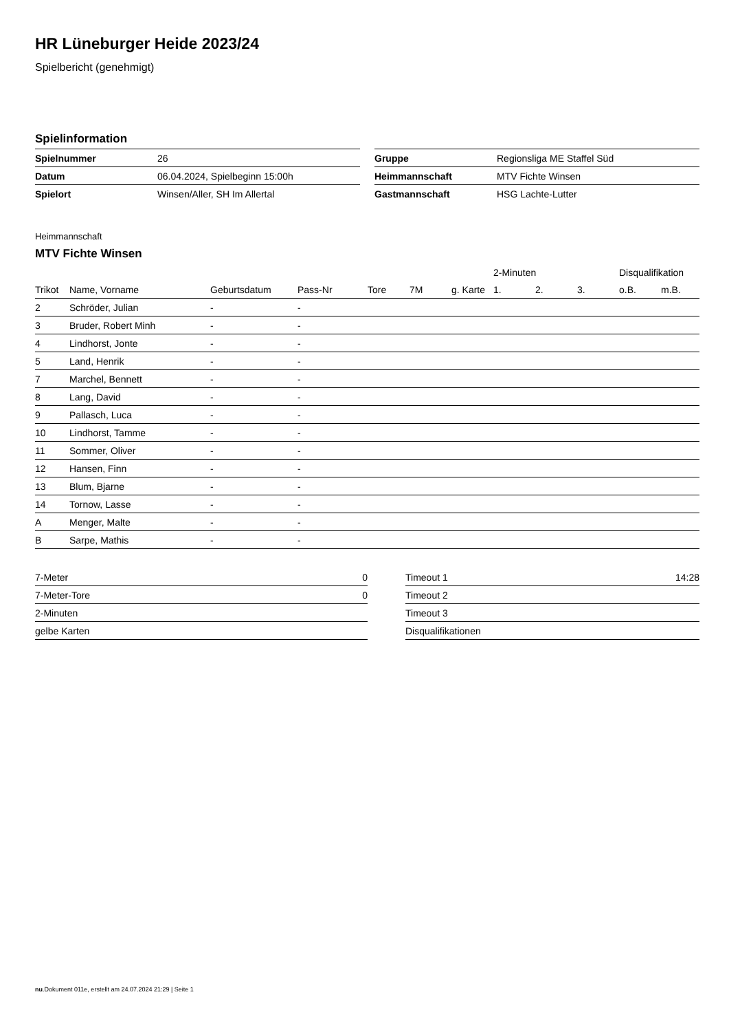HR Lüneburger Heide 2023/24
Spielbericht (genehmigt)
Spielinformation
| Spielnummer | 26 |
| Datum | 06.04.2024, Spielbeginn 15:00h |
| Spielort | Winsen/Aller, SH Im Allertal |
| Gruppe | Regionsliga ME Staffel Süd |
| Heimmannschaft | MTV Fichte Winsen |
| Gastmannschaft | HSG Lachte-Lutter |
Heimmannschaft
MTV Fichte Winsen
| | | | | | | | 2-Minuten | | | Disqualifikation | |
| --- | --- | --- | --- | --- | --- | --- | --- | --- | --- | --- | --- |
| Trikot | Name, Vorname | Geburtsdatum | Pass-Nr | Tore | 7M | g. Karte | 1. | 2. | 3. | o.B. | m.B. |
| 2 | Schröder, Julian | - | - | | | | | | | | |
| 3 | Bruder, Robert Minh | - | - | | | | | | | | |
| 4 | Lindhorst, Jonte | - | - | | | | | | | | |
| 5 | Land, Henrik | - | - | | | | | | | | |
| 7 | Marchel, Bennett | - | - | | | | | | | | |
| 8 | Lang, David | - | - | | | | | | | | |
| 9 | Pallasch, Luca | - | - | | | | | | | | |
| 10 | Lindhorst, Tamme | - | - | | | | | | | | |
| 11 | Sommer, Oliver | - | - | | | | | | | | |
| 12 | Hansen, Finn | - | - | | | | | | | | |
| 13 | Blum, Bjarne | - | - | | | | | | | | |
| 14 | Tornow, Lasse | - | - | | | | | | | | |
| A | Menger, Malte | - | - | | | | | | | | |
| B | Sarpe, Mathis | - | - | | | | | | | | |
| 7-Meter | 0 |
| 7-Meter-Tore | 0 |
| 2-Minuten | |
| gelbe Karten | |
| Timeout 1 | 14:28 |
| Timeout 2 | |
| Timeout 3 | |
| Disqualifikationen | |
nu.Dokument 011e, erstellt am 24.07.2024 21:29 | Seite 1